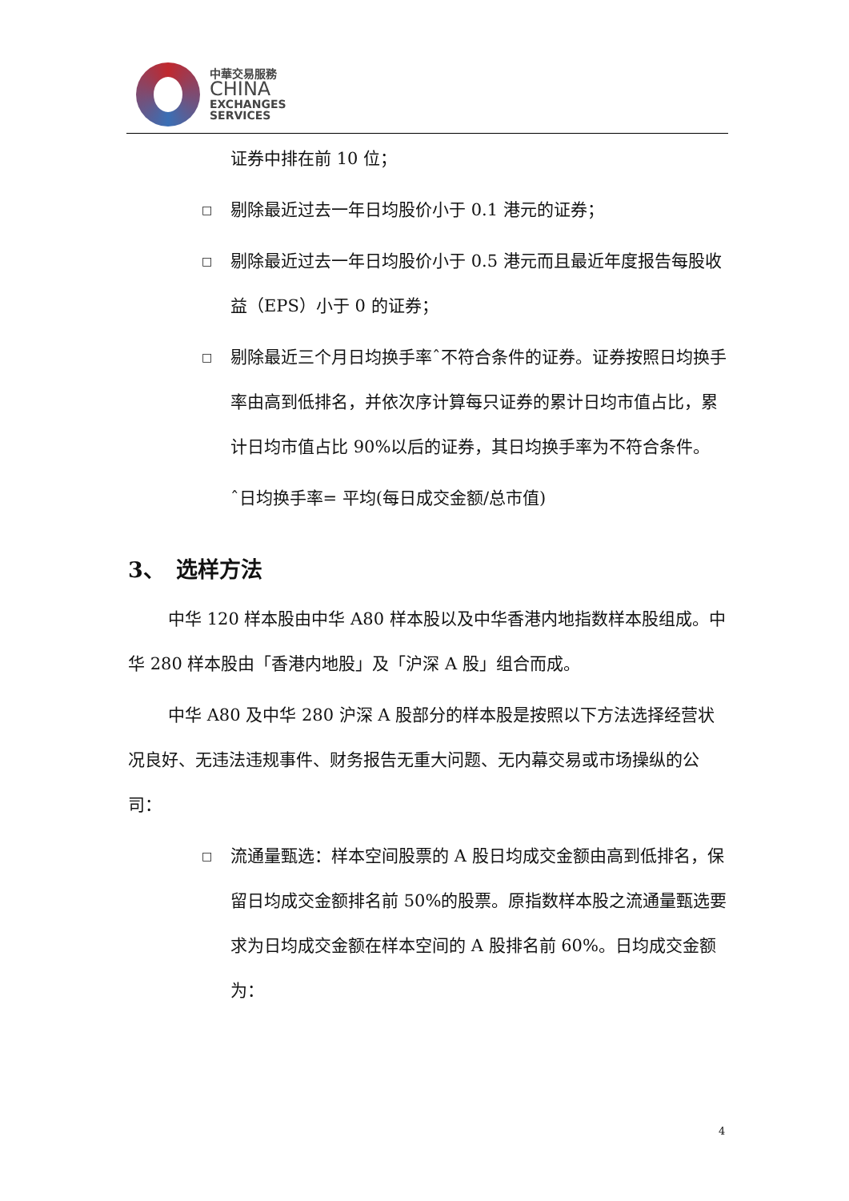中華交易服務
CHINA
EXCHANGES
SERVICES
证券中排在前 10 位；
□ 剔除最近过去一年日均股价小于 0.1 港元的证券；
□ 剔除最近过去一年日均股价小于 0.5 港元而且最近年度报告每股收益（EPS）小于 0 的证券；
□ 剔除最近三个月日均换手率ˆ不符合条件的证券。证券按照日均换手率由高到低排名，并依次序计算每只证券的累计日均市值占比，累计日均市值占比 90%以后的证券，其日均换手率为不符合条件。
ˆ日均换手率= 平均(每日成交金额/总市值)
3、　选样方法
中华 120 样本股由中华 A80 样本股以及中华香港内地指数样本股组成。中华 280 样本股由「香港内地股」及「沪深 A 股」组合而成。
中华 A80 及中华 280 沪深 A 股部分的样本股是按照以下方法选择经营状况良好、无违法违规事件、财务报告无重大问题、无内幕交易或市场操纵的公司：
□ 流通量甄选：样本空间股票的 A 股日均成交金额由高到低排名，保留日均成交金额排名前 50%的股票。原指数样本股之流通量甄选要求为日均成交金额在样本空间的 A 股排名前 60%。日均成交金额为：
4